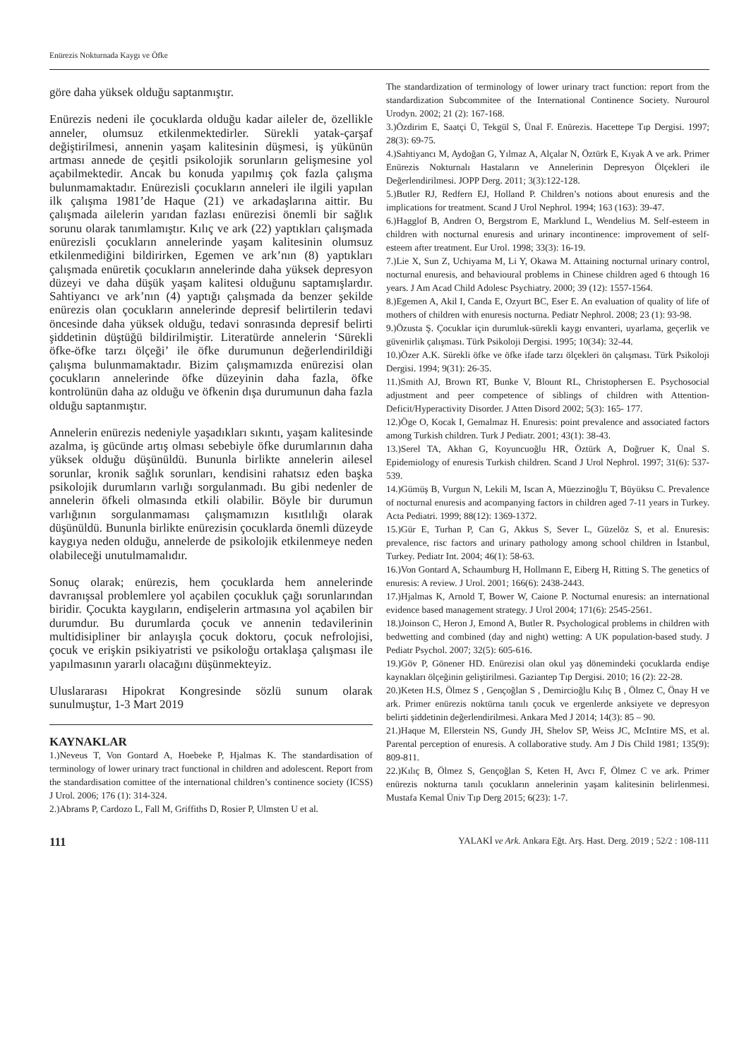Enürezis Nokturnada Kaygı ve Öfke
göre daha yüksek olduğu saptanmıştır.
Enürezis nedeni ile çocuklarda olduğu kadar aileler de, özellikle anneler, olumsuz etkilenmektedirler. Sürekli yatak-çarşaf değiştirilmesi, annenin yaşam kalitesinin düşmesi, iş yükünün artması annede de çeşitli psikolojik sorunların gelişmesine yol açabilmektedir. Ancak bu konuda yapılmış çok fazla çalışma bulunmamaktadır. Enürezisli çocukların anneleri ile ilgili yapılan ilk çalışma 1981’de Haque (21) ve arkadaşlarına aittir. Bu çalışmada ailelerin yarıdan fazlası enürezisi önemli bir sağlık sorunu olarak tanımlamıştır. Kılıç ve ark (22) yaptıkları çalışmada enürezisli çocukların annelerinde yaşam kalitesinin olumsuz etkilenmediğini bildirirken, Egemen ve ark’nın (8) yaptıkları çalışmada enüretik çocukların annelerinde daha yüksek depresyon düzeyi ve daha düşük yaşam kalitesi olduğunu saptamışlardır. Sahtiyancı ve ark’nın (4) yaptığı çalışmada da benzer şekilde enürezis olan çocukların annelerinde depresif belirtilerin tedavi öncesinde daha yüksek olduğu, tedavi sonrasında depresif belirti şiddetinin düştüğü bildirilmiştir. Literatürde annelerin ‘Sürekli öfke-öfke tarzı ölçeği’ ile öfke durumunun değerlendirildiği çalışma bulunmamaktadır. Bizim çalışmamızda enürezisi olan çocukların annelerinde öfke düzeyinin daha fazla, öfke kontrolünün daha az olduğu ve öfkenin dışa durumunun daha fazla olduğu saptanmıştır.
Annelerin enürezis nedeniyle yaşadıkları sıkıntı, yaşam kalitesinde azalma, iş gücünde artış olması sebebiyle öfke durumlarının daha yüksek olduğu düşünüldü. Bununla birlikte annelerin ailesel sorunlar, kronik sağlık sorunları, kendisini rahatsız eden başka psikolojik durumların varlığı sorgulanmadı. Bu gibi nedenler de annelerin öfkeli olmasında etkili olabilir. Böyle bir durumun varlığının sorgulanmaması çalışmamızın kısıtlılığı olarak düşünüldü. Bununla birlikte enürezisin çocuklarda önemli düzeyde kaygıya neden olduğu, annelerde de psikolojik etkilenmeye neden olabileceği unutulmamalıdır.
Sonuç olarak; enürezis, hem çocuklarda hem annelerinde davranışsal problemlere yol açabilen çocukluk çağı sorunlarından biridir. Çocukta kaygıların, endişelerin artmasına yol açabilen bir durumdur. Bu durumlarda çocuk ve annenin tedavilerinin multidisipliner bir anlayışla çocuk doktoru, çocuk nefrolojisi, çocuk ve erişkin psikiyatristi ve psikoloğu ortaklaşa çalışması ile yapılmasının yararlı olacağını düşünmekteyiz.
Uluslararası Hipokrat Kongresinde sözlü sunum olarak sunulmuştur, 1-3 Mart 2019
KAYNAKLAR
1.)Neveus T, Von Gontard A, Hoebeke P, Hjalmas K. The standardisation of terminology of lower urinary tract functional in children and adolescent. Report from the standardisation comittee of the international children’s continence society (ICSS) J Urol. 2006; 176 (1): 314-324.
2.)Abrams P, Cardozo L, Fall M, Griffiths D, Rosier P, Ulmsten U et al.
The standardization of terminology of lower urinary tract function: report from the standardization Subcommitee of the International Continence Society. Nurourol Urodyn. 2002; 21 (2): 167-168.
3.)Özdirim E, Saatçi Ü, Tekgül S, Ünal F. Enürezis. Hacettepe Tıp Dergisi. 1997; 28(3): 69-75.
4.)Sahtiyancı M, Aydoğan G, Yılmaz A, Alçalar N, Öztürk E, Kıyak A ve ark. Primer Enürezis Nokturnalı Hastaların ve Annelerinin Depresyon Ölçekleri ile Değerlendirilmesi. JOPP Derg. 2011; 3(3):122-128.
5.)Butler RJ, Redfern EJ, Holland P. Children’s notions about enuresis and the implications for treatment. Scand J Urol Nephrol. 1994; 163 (163): 39-47.
6.)Hagglof B, Andren O, Bergstrom E, Marklund L, Wendelius M. Self-esteem in children with nocturnal enuresis and urinary incontinence: improvement of self-esteem after treatment. Eur Urol. 1998; 33(3): 16-19.
7.)Lie X, Sun Z, Uchiyama M, Li Y, Okawa M. Attaining nocturnal urinary control, nocturnal enuresis, and behavioural problems in Chinese children aged 6 thtough 16 years. J Am Acad Child Adolesc Psychiatry. 2000; 39 (12): 1557-1564.
8.)Egemen A, Akil I, Canda E, Ozyurt BC, Eser E. An evaluation of quality of life of mothers of children with enuresis nocturna. Pediatr Nephrol. 2008; 23 (1): 93-98.
9.)Özusta Ş. Çocuklar için durumluk-sürekli kaygı envanteri, uyarlama, geçerlik ve güvenirlik çalışması. Türk Psikoloji Dergisi. 1995; 10(34): 32-44.
10.)Özer A.K. Sürekli öfke ve öfke ifade tarzı ölçekleri ön çalışması. Türk Psikoloji Dergisi. 1994; 9(31): 26-35.
11.)Smith AJ, Brown RT, Bunke V, Blount RL, Christophersen E. Psychosocial adjustment and peer competence of siblings of children with Attention-Deficit/Hyperactivity Disorder. J Atten Disord 2002; 5(3): 165- 177.
12.)Öge O, Kocak I, Gemalmaz H. Enuresis: point prevalence and associated factors among Turkish children. Turk J Pediatr. 2001; 43(1): 38-43.
13.)Serel TA, Akhan G, Koyuncuoğlu HR, Öztürk A, Doğruer K, Ünal S. Epidemiology of enuresis Turkish children. Scand J Urol Nephrol. 1997; 31(6): 537-539.
14.)Gümüş B, Vurgun N, Lekili M, Iscan A, Müezzinoğlu T, Büyüksu C. Prevalence of nocturnal enuresis and acompanying factors in children aged 7-11 years in Turkey. Acta Pediatri. 1999; 88(12): 1369-1372.
15.)Gür E, Turhan P, Can G, Akkus S, Sever L, Güzelöz S, et al. Enuresis: prevalence, risc factors and urinary pathology among school children in İstanbul, Turkey. Pediatr Int. 2004; 46(1): 58-63.
16.)Von Gontard A, Schaumburg H, Hollmann E, Eiberg H, Ritting S. The genetics of enuresis: A review. J Urol. 2001; 166(6): 2438-2443.
17.)Hjalmas K, Arnold T, Bower W, Caione P. Nocturnal enuresis: an international evidence based management strategy. J Urol 2004; 171(6): 2545-2561.
18.)Joinson C, Heron J, Emond A, Butler R. Psychological problems in children with bedwetting and combined (day and night) wetting: A UK population-based study. J Pediatr Psychol. 2007; 32(5): 605-616.
19.)Göv P, Gönener HD. Enürezisi olan okul yaş dönemindeki çocuklarda endişe kaynakları ölçeğinin geliştirilmesi. Gaziantep Tıp Dergisi. 2010; 16 (2): 22-28.
20.)Keten H.S, Ölmez S , Gençoğlan S , Demircioğlu Kılıç B , Ölmez C, Önay H ve ark. Primer enürezis noktürna tanılı çocuk ve ergenlerde anksiyete ve depresyon belirti şiddetinin değerlendirilmesi. Ankara Med J 2014; 14(3): 85 – 90.
21.)Haque M, Ellerstein NS, Gundy JH, Shelov SP, Weiss JC, McIntire MS, et al. Parental perception of enuresis. A collaborative study. Am J Dis Child 1981; 135(9): 809-811.
22.)Kılıç B, Ölmez S, Gençoğlan S, Keten H, Avcı F, Ölmez C ve ark. Primer enürezis nokturna tanılı çocukların annelerinin yaşam kalitesinin belirlenmesi. Mustafa Kemal Üniv Tıp Derg 2015; 6(23): 1-7.
111 YALAKİ ve Ark. Ankara Eğt. Arş. Hast. Derg. 2019 ; 52/2 : 108-111